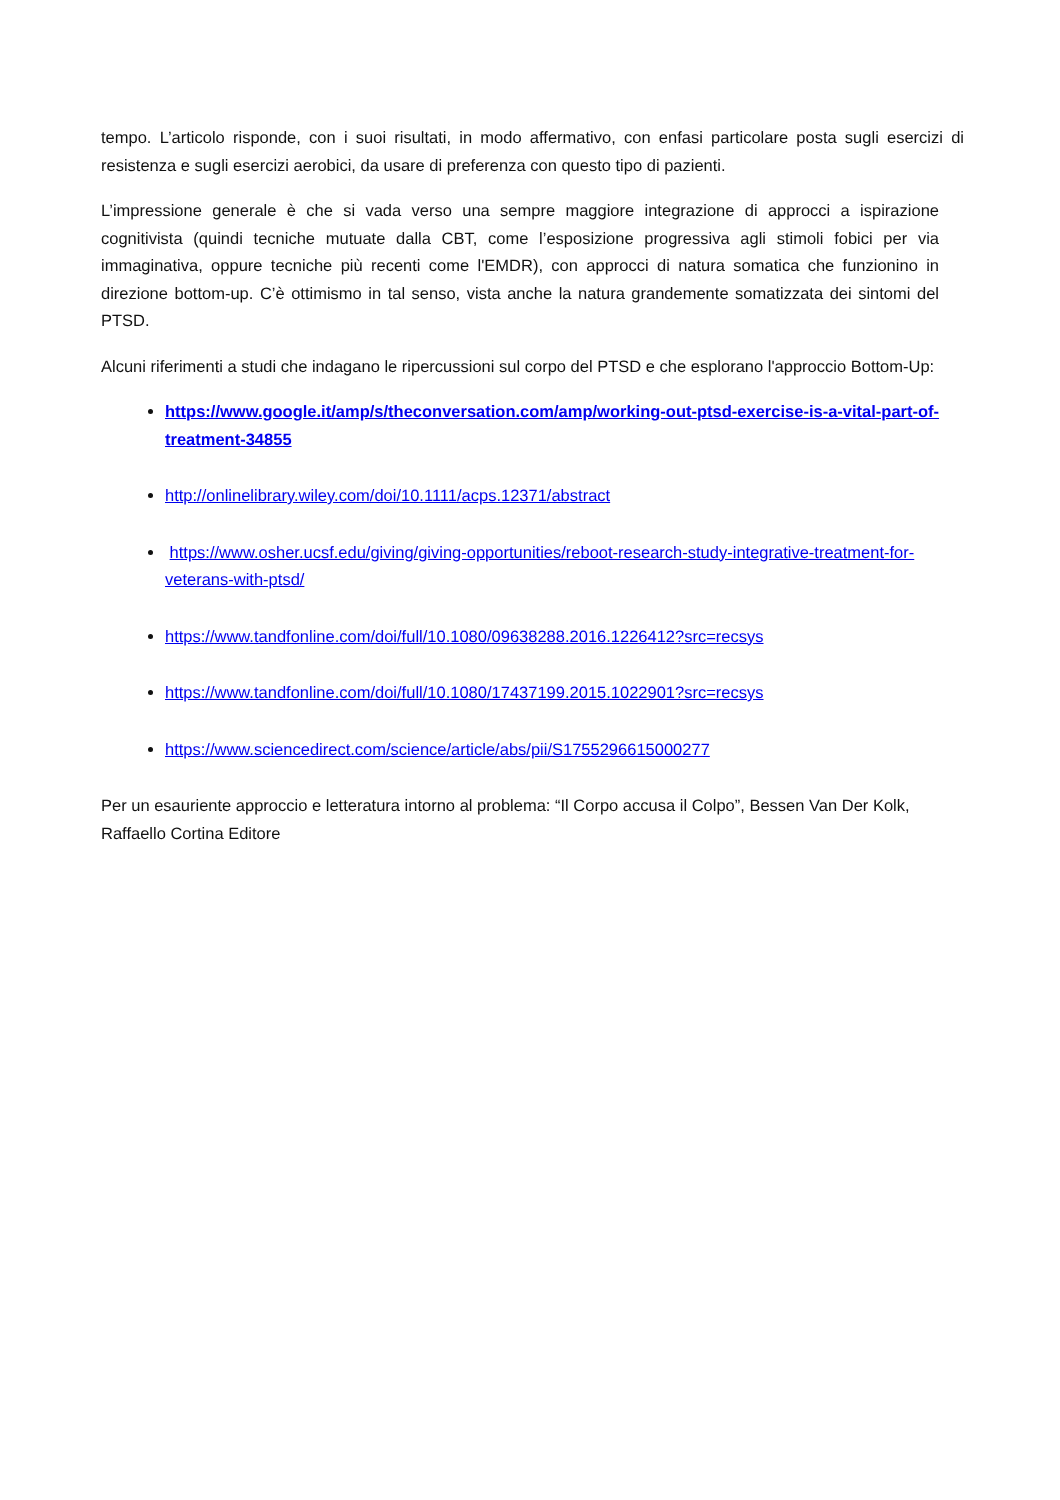tempo. L’articolo risponde, con i suoi risultati, in modo affermativo, con enfasi particolare posta sugli esercizi di resistenza e sugli esercizi aerobici, da usare di preferenza con questo tipo di pazienti.
L’impressione generale è che si vada verso una sempre maggiore integrazione di approcci a ispirazione cognitivista (quindi tecniche mutuate dalla CBT, come l’esposizione progressiva agli stimoli fobici per via immaginativa, oppure tecniche più recenti come l'EMDR), con approcci di natura somatica che funzionino in direzione bottom-up. C’è ottimismo in tal senso, vista anche la natura grandemente somatizzata dei sintomi del PTSD.
Alcuni riferimenti a studi che indagano le ripercussioni sul corpo del PTSD e che esplorano l'approccio Bottom-Up:
https://www.google.it/amp/s/theconversation.com/amp/working-out-ptsd-exercise-is-a-vital-part-of-treatment-34855
http://onlinelibrary.wiley.com/doi/10.1111/acps.12371/abstract
https://www.osher.ucsf.edu/giving/giving-opportunities/reboot-research-study-integrative-treatment-for-veterans-with-ptsd/
https://www.tandfonline.com/doi/full/10.1080/09638288.2016.1226412?src=recsys
https://www.tandfonline.com/doi/full/10.1080/17437199.2015.1022901?src=recsys
https://www.sciencedirect.com/science/article/abs/pii/S1755296615000277
Per un esauriente approccio e letteratura intorno al problema: “Il Corpo accusa il Colpo”, Bessen Van Der Kolk, Raffaello Cortina Editore